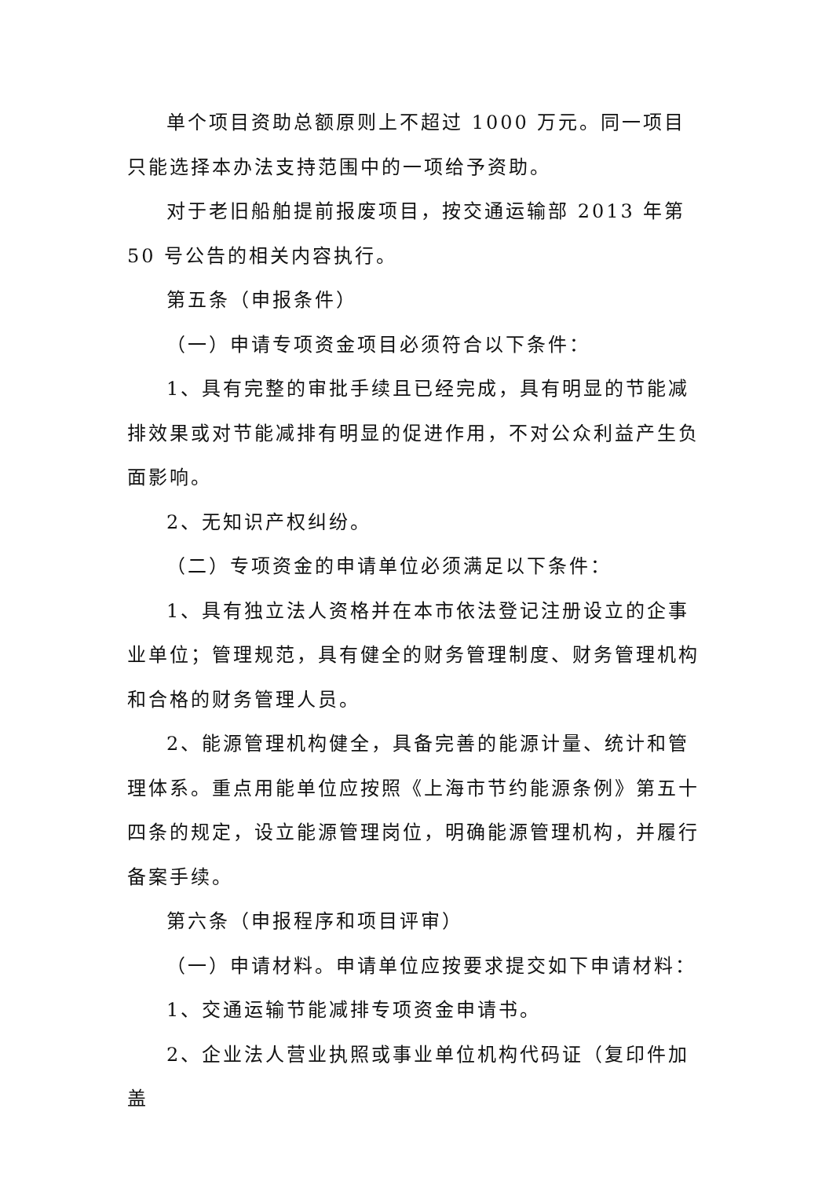单个项目资助总额原则上不超过 1000 万元。同一项目只能选择本办法支持范围中的一项给予资助。
对于老旧船舶提前报废项目，按交通运输部 2013 年第 50 号公告的相关内容执行。
第五条（申报条件）
（一）申请专项资金项目必须符合以下条件：
1、具有完整的审批手续且已经完成，具有明显的节能减排效果或对节能减排有明显的促进作用，不对公众利益产生负面影响。
2、无知识产权纠纷。
（二）专项资金的申请单位必须满足以下条件：
1、具有独立法人资格并在本市依法登记注册设立的企事业单位；管理规范，具有健全的财务管理制度、财务管理机构和合格的财务管理人员。
2、能源管理机构健全，具备完善的能源计量、统计和管理体系。重点用能单位应按照《上海市节约能源条例》第五十四条的规定，设立能源管理岗位，明确能源管理机构，并履行备案手续。
第六条（申报程序和项目评审）
（一）申请材料。申请单位应按要求提交如下申请材料：
1、交通运输节能减排专项资金申请书。
2、企业法人营业执照或事业单位机构代码证（复印件加盖